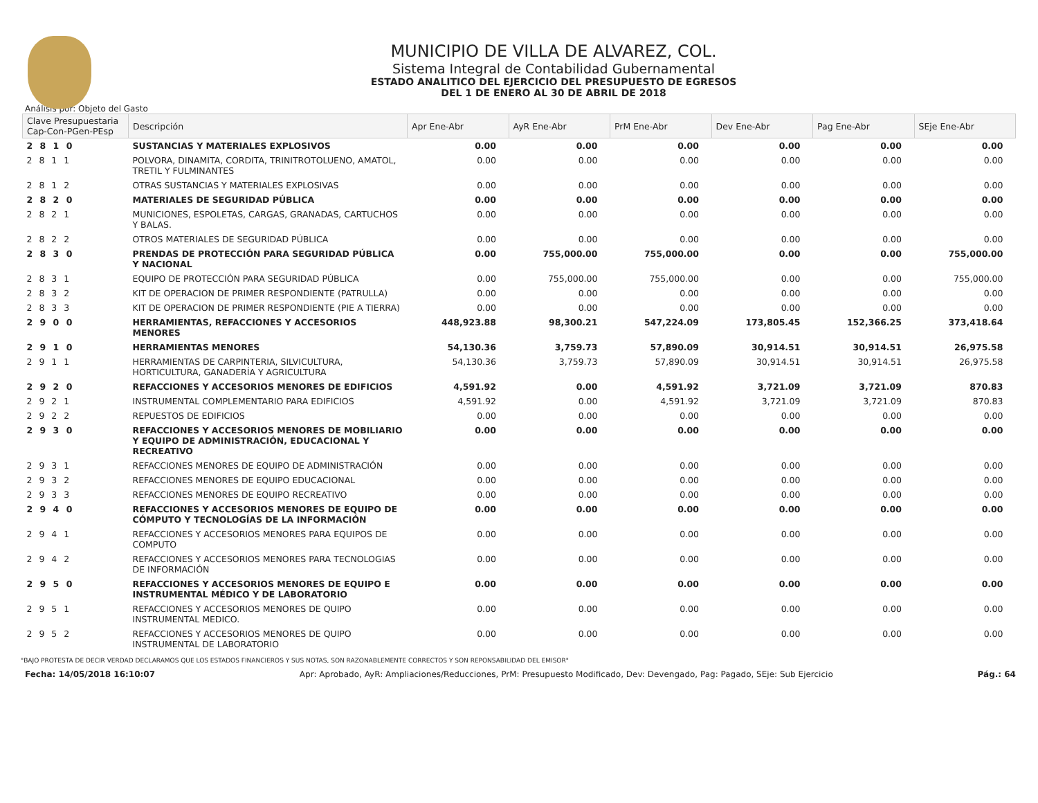MUNICIPIO DE VILLA DE ALVAREZ, COL.
Sistema Integral de Contabilidad Gubernamental
ESTADO ANALITICO DEL EJERCICIO DEL PRESUPUESTO DE EGRESOS
DEL 1 DE ENERO AL 30 DE ABRIL DE 2018
Análisis por: Objeto del Gasto
| Clave Presupuestaria Cap-Con-PGen-PEsp | Descripción | Apr Ene-Abr | AyR Ene-Abr | PrM Ene-Abr | Dev Ene-Abr | Pag Ene-Abr | SEje Ene-Abr |
| --- | --- | --- | --- | --- | --- | --- | --- |
| 2 8 1 0 | SUSTANCIAS Y MATERIALES EXPLOSIVOS | 0.00 | 0.00 | 0.00 | 0.00 | 0.00 | 0.00 |
| 2 8 1 1 | POLVORA, DINAMITA, CORDITA, TRINITROTOLUENO, AMATOL, TRETIL Y FULMINANTES | 0.00 | 0.00 | 0.00 | 0.00 | 0.00 | 0.00 |
| 2 8 1 2 | OTRAS SUSTANCIAS Y MATERIALES EXPLOSIVAS | 0.00 | 0.00 | 0.00 | 0.00 | 0.00 | 0.00 |
| 2 8 2 0 | MATERIALES DE SEGURIDAD PÚBLICA | 0.00 | 0.00 | 0.00 | 0.00 | 0.00 | 0.00 |
| 2 8 2 1 | MUNICIONES, ESPOLETAS, CARGAS, GRANADAS, CARTUCHOS Y BALAS. | 0.00 | 0.00 | 0.00 | 0.00 | 0.00 | 0.00 |
| 2 8 2 2 | OTROS MATERIALES DE SEGURIDAD PÚBLICA | 0.00 | 0.00 | 0.00 | 0.00 | 0.00 | 0.00 |
| 2 8 3 0 | PRENDAS DE PROTECCIÓN PARA SEGURIDAD PÚBLICA Y NACIONAL | 0.00 | 755,000.00 | 755,000.00 | 0.00 | 0.00 | 755,000.00 |
| 2 8 3 1 | EQUIPO DE PROTECCIÓN PARA SEGURIDAD PÚBLICA | 0.00 | 755,000.00 | 755,000.00 | 0.00 | 0.00 | 755,000.00 |
| 2 8 3 2 | KIT DE OPERACION DE PRIMER RESPONDIENTE (PATRULLA) | 0.00 | 0.00 | 0.00 | 0.00 | 0.00 | 0.00 |
| 2 8 3 3 | KIT DE OPERACION DE PRIMER RESPONDIENTE (PIE A TIERRA) | 0.00 | 0.00 | 0.00 | 0.00 | 0.00 | 0.00 |
| 2 9 0 0 | HERRAMIENTAS, REFACCIONES Y ACCESORIOS MENORES | 448,923.88 | 98,300.21 | 547,224.09 | 173,805.45 | 152,366.25 | 373,418.64 |
| 2 9 1 0 | HERRAMIENTAS MENORES | 54,130.36 | 3,759.73 | 57,890.09 | 30,914.51 | 30,914.51 | 26,975.58 |
| 2 9 1 1 | HERRAMIENTAS DE CARPINTERIA, SILVICULTURA, HORTICULTURA, GANADERÍA Y AGRICULTURA | 54,130.36 | 3,759.73 | 57,890.09 | 30,914.51 | 30,914.51 | 26,975.58 |
| 2 9 2 0 | REFACCIONES Y ACCESORIOS MENORES DE EDIFICIOS | 4,591.92 | 0.00 | 4,591.92 | 3,721.09 | 3,721.09 | 870.83 |
| 2 9 2 1 | INSTRUMENTAL COMPLEMENTARIO PARA EDIFICIOS | 4,591.92 | 0.00 | 4,591.92 | 3,721.09 | 3,721.09 | 870.83 |
| 2 9 2 2 | REPUESTOS DE EDIFICIOS | 0.00 | 0.00 | 0.00 | 0.00 | 0.00 | 0.00 |
| 2 9 3 0 | REFACCIONES Y ACCESORIOS MENORES DE MOBILIARIO Y EQUIPO DE ADMINISTRACIÓN, EDUCACIONAL Y RECREATIVO | 0.00 | 0.00 | 0.00 | 0.00 | 0.00 | 0.00 |
| 2 9 3 1 | REFACCIONES MENORES DE EQUIPO DE ADMINISTRACIÓN | 0.00 | 0.00 | 0.00 | 0.00 | 0.00 | 0.00 |
| 2 9 3 2 | REFACCIONES MENORES DE EQUIPO EDUCACIONAL | 0.00 | 0.00 | 0.00 | 0.00 | 0.00 | 0.00 |
| 2 9 3 3 | REFACCIONES MENORES DE EQUIPO RECREATIVO | 0.00 | 0.00 | 0.00 | 0.00 | 0.00 | 0.00 |
| 2 9 4 0 | REFACCIONES Y ACCESORIOS MENORES DE EQUIPO DE CÓMPUTO Y TECNOLOGÍAS DE LA INFORMACIÓN | 0.00 | 0.00 | 0.00 | 0.00 | 0.00 | 0.00 |
| 2 9 4 1 | REFACCIONES Y ACCESORIOS MENORES PARA EQUIPOS DE COMPUTO | 0.00 | 0.00 | 0.00 | 0.00 | 0.00 | 0.00 |
| 2 9 4 2 | REFACCIONES Y ACCESORIOS MENORES PARA TECNOLOGIAS DE INFORMACIÓN | 0.00 | 0.00 | 0.00 | 0.00 | 0.00 | 0.00 |
| 2 9 5 0 | REFACCIONES Y ACCESORIOS MENORES DE EQUIPO E INSTRUMENTAL MÉDICO Y DE LABORATORIO | 0.00 | 0.00 | 0.00 | 0.00 | 0.00 | 0.00 |
| 2 9 5 1 | REFACCIONES Y ACCESORIOS MENORES DE QUIPO INSTRUMENTAL MEDICO. | 0.00 | 0.00 | 0.00 | 0.00 | 0.00 | 0.00 |
| 2 9 5 2 | REFACCIONES Y ACCESORIOS MENORES DE QUIPO INSTRUMENTAL DE LABORATORIO | 0.00 | 0.00 | 0.00 | 0.00 | 0.00 | 0.00 |
"BAJO PROTESTA DE DECIR VERDAD DECLARAMOS QUE LOS ESTADOS FINANCIEROS Y SUS NOTAS, SON RAZONABLEMENTE CORRECTOS Y SON REPONSABILIDAD DEL EMISOR"
Fecha: 14/05/2018 16:10:07 Apr: Aprobado, AyR: Ampliaciones/Reducciones, PrM: Presupuesto Modificado, Dev: Devengado, Pag: Pagado, SEje: Sub Ejercicio Pág.: 64